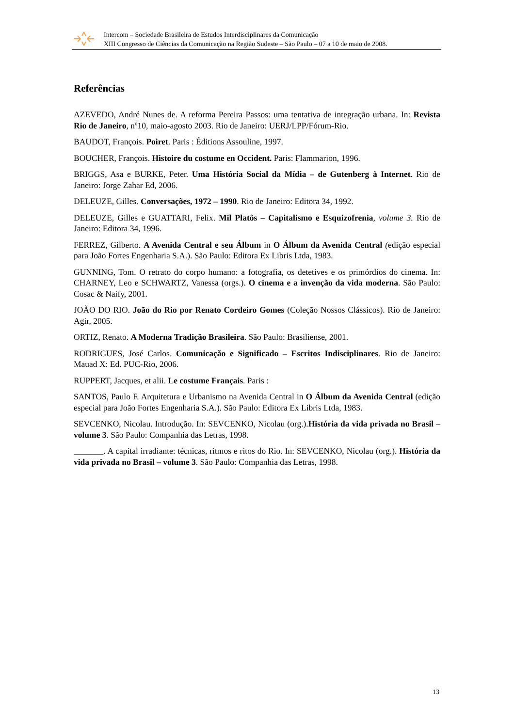Intercom – Sociedade Brasileira de Estudos Interdisciplinares da Comunicação
XIII Congresso de Ciências da Comunicação na Região Sudeste – São Paulo – 07 a 10 de maio de 2008.
Referências
AZEVEDO, André Nunes de. A reforma Pereira Passos: uma tentativa de integração urbana. In: Revista Rio de Janeiro, nº10, maio-agosto 2003. Rio de Janeiro: UERJ/LPP/Fórum-Rio.
BAUDOT, François. Poiret. Paris : Éditions Assouline, 1997.
BOUCHER, François. Histoire du costume en Occident. Paris: Flammarion, 1996.
BRIGGS, Asa e BURKE, Peter. Uma História Social da Mídia – de Gutenberg à Internet. Rio de Janeiro: Jorge Zahar Ed, 2006.
DELEUZE, Gilles. Conversações, 1972 – 1990. Rio de Janeiro: Editora 34, 1992.
DELEUZE, Gilles e GUATTARI, Felix. Mil Platôs – Capitalismo e Esquizofrenia, volume 3. Rio de Janeiro: Editora 34, 1996.
FERREZ, Gilberto. A Avenida Central e seu Álbum in O Álbum da Avenida Central (edição especial para João Fortes Engenharia S.A.). São Paulo: Editora Ex Libris Ltda, 1983.
GUNNING, Tom. O retrato do corpo humano: a fotografia, os detetives e os primórdios do cinema. In: CHARNEY, Leo e SCHWARTZ, Vanessa (orgs.). O cinema e a invenção da vida moderna. São Paulo: Cosac & Naify, 2001.
JOÃO DO RIO. João do Rio por Renato Cordeiro Gomes (Coleção Nossos Clássicos). Rio de Janeiro: Agir, 2005.
ORTIZ, Renato. A Moderna Tradição Brasileira. São Paulo: Brasiliense, 2001.
RODRIGUES, José Carlos. Comunicação e Significado – Escritos Indisciplinares. Rio de Janeiro: Mauad X: Ed. PUC-Rio, 2006.
RUPPERT, Jacques, et alii. Le costume Français. Paris :
SANTOS, Paulo F. Arquitetura e Urbanismo na Avenida Central in O Álbum da Avenida Central (edição especial para João Fortes Engenharia S.A.). São Paulo: Editora Ex Libris Ltda, 1983.
SEVCENKO, Nicolau. Introdução. In: SEVCENKO, Nicolau (org.).História da vida privada no Brasil – volume 3. São Paulo: Companhia das Letras, 1998.
_______. A capital irradiante: técnicas, ritmos e ritos do Rio. In: SEVCENKO, Nicolau (org.). História da vida privada no Brasil – volume 3. São Paulo: Companhia das Letras, 1998.
13